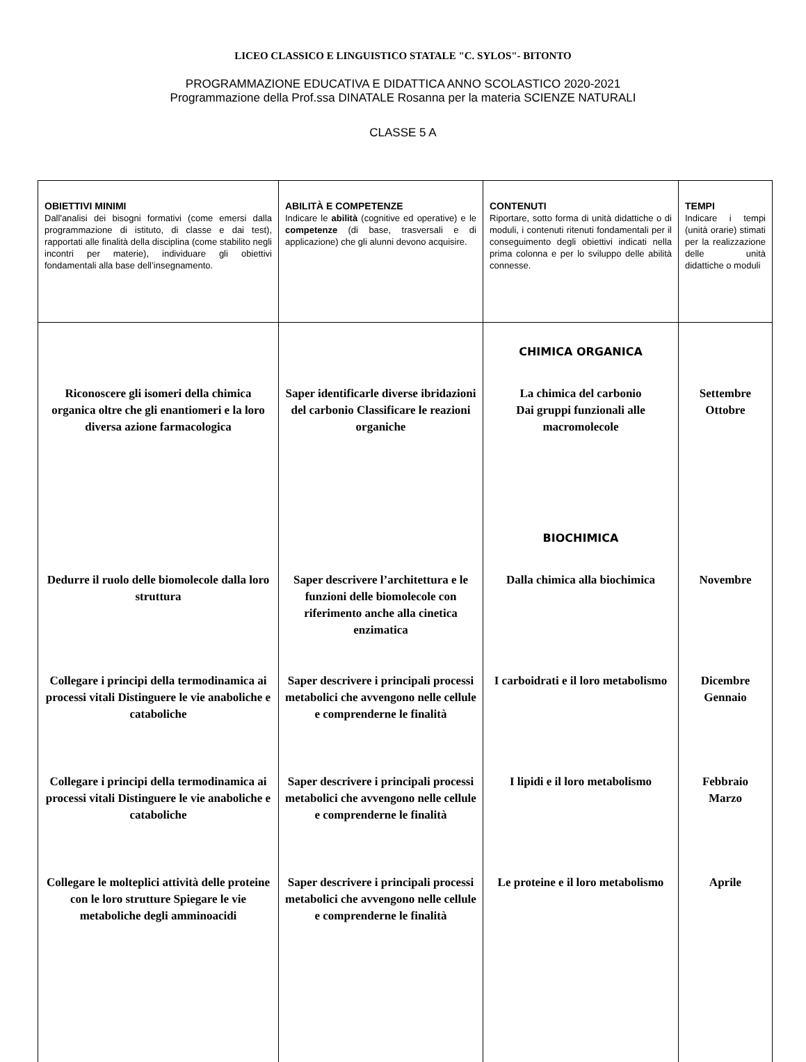LICEO CLASSICO E LINGUISTICO STATALE "C. SYLOS"- BITONTO
PROGRAMMAZIONE EDUCATIVA E DIDATTICA ANNO SCOLASTICO 2020-2021
Programmazione della Prof.ssa DINATALE Rosanna per la materia SCIENZE NATURALI
CLASSE 5 A
| OBIETTIVI MINIMI Dall'analisi dei bisogni formativi (come emersi dalla programmazione di istituto, di classe e dai test), rapportati alle finalità della disciplina (come stabilito negli incontri per materie), individuare gli obiettivi fondamentali alla base dell’insegnamento. | ABILITÀ E COMPETENZE Indicare le abilità (cognitive ed operative) e le competenze (di base, trasversali e di applicazione) che gli alunni devono acquisire. | CONTENUTI Riportare, sotto forma di unità didattiche o di moduli, i contenuti ritenuti fondamentali per il conseguimento degli obiettivi indicati nella prima colonna e per lo sviluppo delle abilità connesse. | TEMPI Indicare i tempi (unità orarie) stimati per la realizzazione delle unità didattiche o moduli |
| Riconoscere gli isomeri della chimica organica oltre che gli enantiomeri e la loro diversa azione farmacologica Dedurre il ruolo delle biomolecole dalla loro struttura Collegare i principi della termodinamica ai processi vitali Distinguere le vie anaboliche e cataboliche Collegare i principi della termodinamica ai processi vitali Distinguere le vie anaboliche e cataboliche Collegare le molteplici attività delle proteine con le loro strutture Spiegare le vie metaboliche degli amminoacidi | Saper identificarle diverse ibridazioni del carbonio Classificare le reazioni organiche Saper descrivere l’architettura e le funzioni delle biomolecole con riferimento anche alla cinetica enzimatica Saper descrivere i principali processi metabolici che avvengono nelle cellule e comprenderne le finalità Saper descrivere i principali processi metabolici che avvengono nelle cellule e comprenderne le finalità Saper descrivere i principali processi metabolici che avvengono nelle cellule e comprenderne le finalità | CHIMICA ORGANICA La chimica del carbonio Dai gruppi funzionali alle macromolecole BIOCHIMICA Dalla chimica alla biochimica I carboidrati e il loro metabolismo I lipidi e il loro metabolismo Le proteine e il loro metabolismo | Settembre Ottobre Novembre Dicembre Gennaio Febbraio Marzo Aprile |